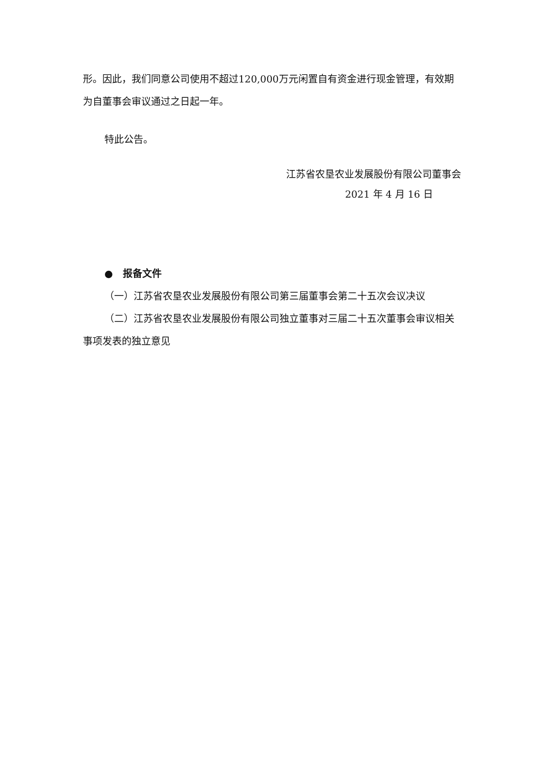形。因此，我们同意公司使用不超过120,000万元闲置自有资金进行现金管理，有效期为自董事会审议通过之日起一年。
特此公告。
江苏省农垦农业发展股份有限公司董事会
2021 年 4 月 16 日
● 报备文件
（一）江苏省农垦农业发展股份有限公司第三届董事会第二十五次会议决议
（二）江苏省农垦农业发展股份有限公司独立董事对三届二十五次董事会审议相关事项发表的独立意见